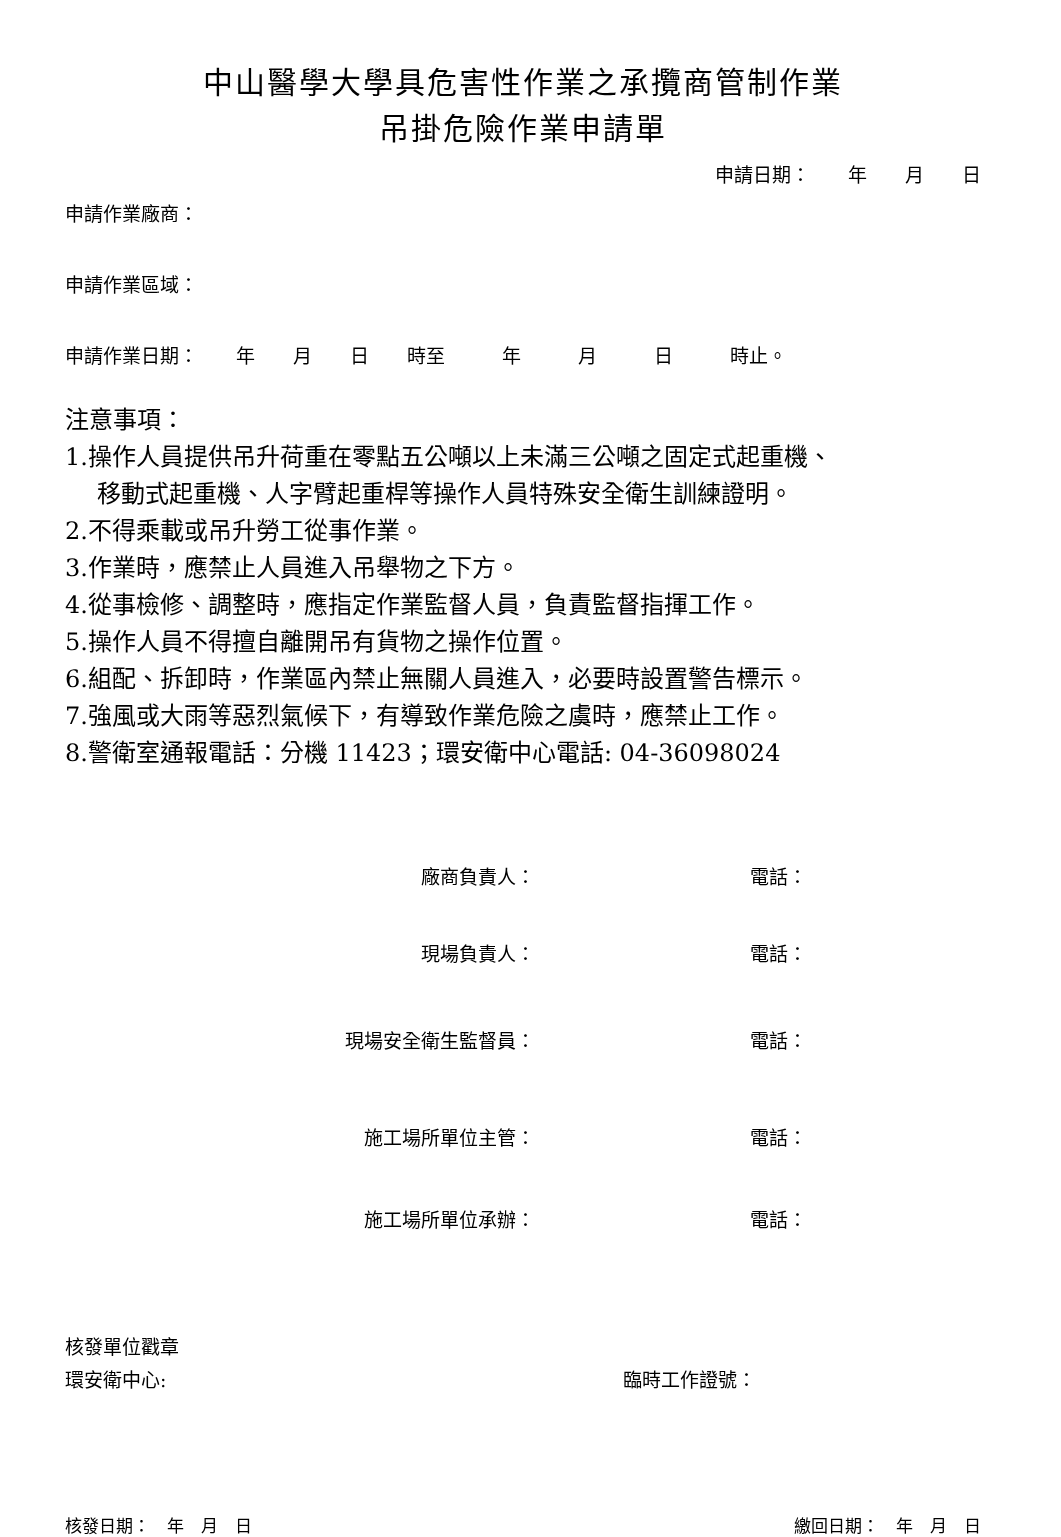中山醫學大學具危害性作業之承攬商管制作業
吊掛危險作業申請單
申請日期：　　年　　月　　日
申請作業廠商：
申請作業區域：
申請作業日期：　　年　　月　　日　　時至　　　年　　　月　　　日　　　時止。
注意事項：
1.操作人員提供吊升荷重在零點五公噸以上未滿三公噸之固定式起重機、
移動式起重機、人字臂起重桿等操作人員特殊安全衛生訓練證明。
2.不得乘載或吊升勞工從事作業。
3.作業時，應禁止人員進入吊舉物之下方。
4.從事檢修、調整時，應指定作業監督人員，負責監督指揮工作。
5.操作人員不得擅自離開吊有貨物之操作位置。
6.組配、拆卸時，作業區內禁止無關人員進入，必要時設置警告標示。
7.強風或大雨等惡烈氣候下，有導致作業危險之虞時，應禁止工作。
8.警衛室通報電話：分機 11423；環安衛中心電話: 04-36098024
廠商負責人： 電話：
現場負責人： 電話：
現場安全衛生監督員： 電話：
施工場所單位主管： 電話：
施工場所單位承辦： 電話：
核發單位戳章
環安衛中心: 臨時工作證號：
核發日期：　年　月　日 繳回日期：　年　月　日